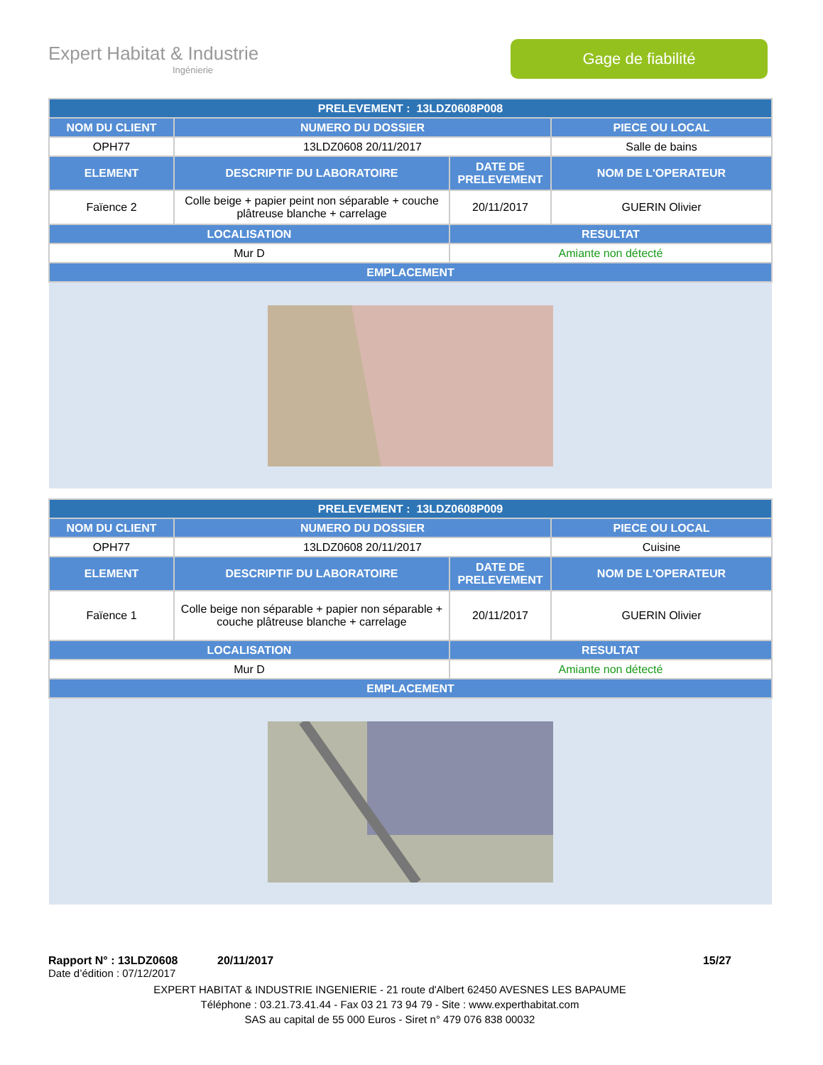Expert Habitat & Industrie
Ingénierie
Gage de fiabilité
| PRELEVEMENT : 13LDZ0608P008 | | | |
| --- | --- | --- | --- |
| NOM DU CLIENT | NUMERO DU DOSSIER | | PIECE OU LOCAL |
| OPH77 | 13LDZ0608 20/11/2017 | | Salle de bains |
| ELEMENT | DESCRIPTIF DU LABORATOIRE | DATE DE PRELEVEMENT | NOM DE L'OPERATEUR |
| Faïence 2 | Colle beige + papier peint non séparable + couche plâtreuse blanche + carrelage | 20/11/2017 | GUERIN Olivier |
| LOCALISATION | | RESULTAT | |
| Mur D | | Amiante non détecté | |
| EMPLACEMENT | | | |
| PRELEVEMENT : 13LDZ0608P009 | | | |
| --- | --- | --- | --- |
| NOM DU CLIENT | NUMERO DU DOSSIER | | PIECE OU LOCAL |
| OPH77 | 13LDZ0608 20/11/2017 | | Cuisine |
| ELEMENT | DESCRIPTIF DU LABORATOIRE | DATE DE PRELEVEMENT | NOM DE L'OPERATEUR |
| Faïence 1 | Colle beige non séparable + papier non séparable + couche plâtreuse blanche + carrelage | 20/11/2017 | GUERIN Olivier |
| LOCALISATION | | RESULTAT | |
| Mur D | | Amiante non détecté | |
| EMPLACEMENT | | | |
Rapport N° : 13LDZ0608 20/11/2017 15/27
Date d’édition : 07/12/2017
EXPERT HABITAT & INDUSTRIE INGENIERIE - 21 route d'Albert 62450 AVESNES LES BAPAUME
Téléphone : 03.21.73.41.44 - Fax 03 21 73 94 79 - Site : www.experthabitat.com
SAS au capital de 55 000 Euros - Siret n° 479 076 838 00032